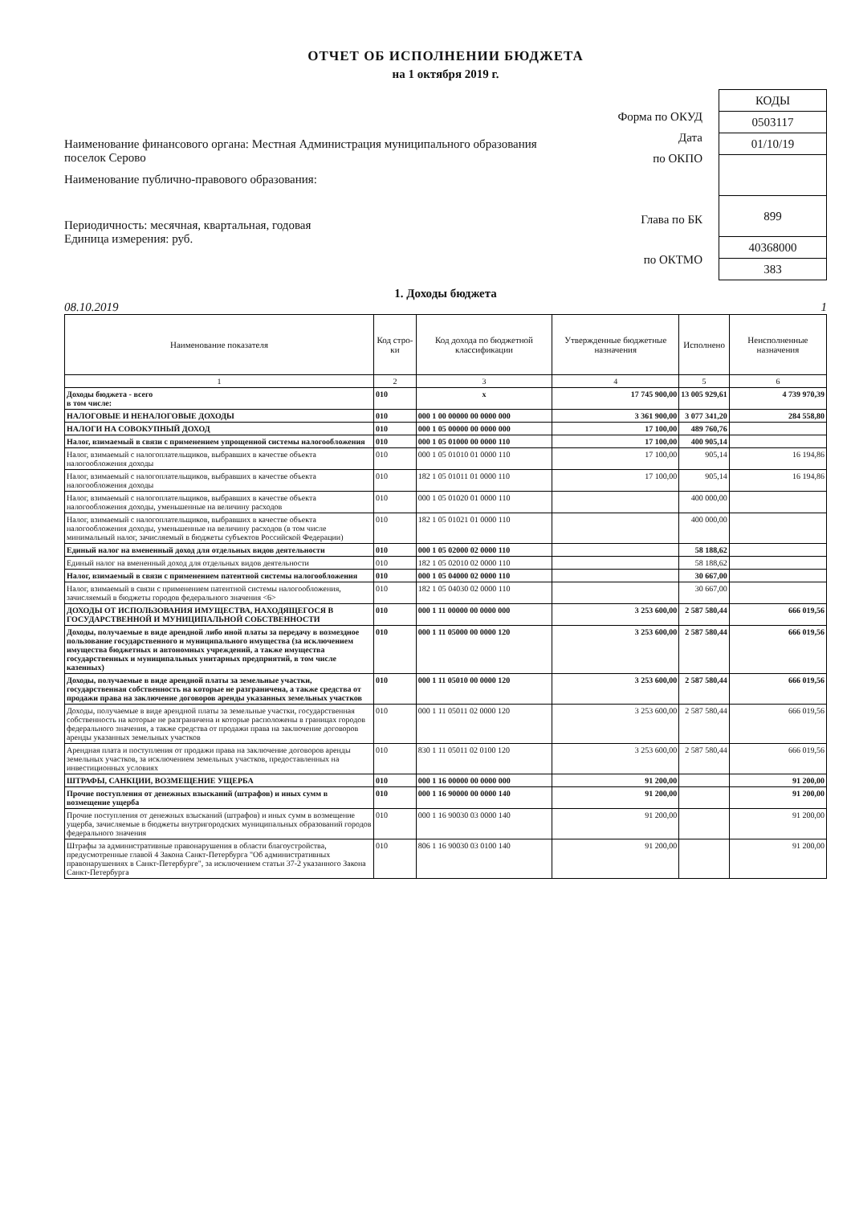ОТЧЕТ ОБ ИСПОЛНЕНИИ БЮДЖЕТА
на 1 октября 2019 г.
Наименование финансового органа: Местная Администрация муниципального образования поселок Серово
Наименование публично-правового образования:
Периодичность: месячная, квартальная, годовая
Единица измерения: руб.
Форма по ОКУД
Дата
по ОКПО
Глава по БК
по ОКТМО
| КОДЫ |
| 0503117 |
| 01/10/19 |
| 899 |
| 40368000 |
| 383 |
1. Доходы бюджета
08.10.2019 1
| Наименование показателя | Код стро-ки | Код дохода по бюджетной классификации | Утвержденные бюджетные назначения | Исполнено | Неисполненные назначения |
| --- | --- | --- | --- | --- | --- |
| 1 | 2 | 3 | 4 | 5 | 6 |
| Доходы бюджета - всего в том числе: | 010 | x | 17 745 900,00 | 13 005 929,61 | 4 739 970,39 |
| НАЛОГОВЫЕ И НЕНАЛОГОВЫЕ ДОХОДЫ | 010 | 000 1 00 00000 00 0000 000 | 3 361 900,00 | 3 077 341,20 | 284 558,80 |
| НАЛОГИ НА СОВОКУПНЫЙ ДОХОД | 010 | 000 1 05 00000 00 0000 000 | 17 100,00 | 489 760,76 | |
| Налог, взимаемый в связи с применением упрощенной системы налогообложения | 010 | 000 1 05 01000 00 0000 110 | 17 100,00 | 400 905,14 | |
| Налог, взимаемый с налогоплательщиков, выбравших в качестве объекта налогообложения доходы | 010 | 000 1 05 01010 01 0000 110 | 17 100,00 | 905,14 | 16 194,86 |
| Налог, взимаемый с налогоплательщиков, выбравших в качестве объекта налогообложения доходы | 010 | 182 1 05 01011 01 0000 110 | 17 100,00 | 905,14 | 16 194,86 |
| Налог, взимаемый с налогоплательщиков, выбравших в качестве объекта налогообложения доходы, уменьшенные на величину расходов | 010 | 000 1 05 01020 01 0000 110 | | 400 000,00 | |
| Налог, взимаемый с налогоплательщиков, выбравших в качестве объекта налогообложения доходы, уменьшенные на величину расходов (в том числе минимальный налог, зачисляемый в бюджеты субъектов Российской Федерации) | 010 | 182 1 05 01021 01 0000 110 | | 400 000,00 | |
| Единый налог на вмененный доход для отдельных видов деятельности | 010 | 000 1 05 02000 02 0000 110 | | 58 188,62 | |
| Единый налог на вмененный доход для отдельных видов деятельности | 010 | 182 1 05 02010 02 0000 110 | | 58 188,62 | |
| Налог, взимаемый в связи с применением патентной системы налогообложения | 010 | 000 1 05 04000 02 0000 110 | | 30 667,00 | |
| Налог, взимаемый в связи с применением патентной системы налогообложения, зачисляемый в бюджеты городов федерального значения <6> | 010 | 182 1 05 04030 02 0000 110 | | 30 667,00 | |
| ДОХОДЫ ОТ ИСПОЛЬЗОВАНИЯ ИМУЩЕСТВА, НАХОДЯЩЕГОСЯ В ГОСУДАРСТВЕННОЙ И МУНИЦИПАЛЬНОЙ СОБСТВЕННОСТИ | 010 | 000 1 11 00000 00 0000 000 | 3 253 600,00 | 2 587 580,44 | 666 019,56 |
| Доходы, получаемые в виде арендной либо иной платы за передачу в возмездное пользование государственного и муниципального имущества (за исключением имущества бюджетных и автономных учреждений, а также имущества государственных и муниципальных унитарных предприятий, в том числе казенных) | 010 | 000 1 11 05000 00 0000 120 | 3 253 600,00 | 2 587 580,44 | 666 019,56 |
| Доходы, получаемые в виде арендной платы за земельные участки, государственная собственность на которые не разграничена, а также средства от продажи права на заключение договоров аренды указанных земельных участков | 010 | 000 1 11 05010 00 0000 120 | 3 253 600,00 | 2 587 580,44 | 666 019,56 |
| Доходы, получаемые в виде арендной платы за земельные участки, государственная собственность на которые не разграничена и которые расположены в границах городов федерального значения, а также средства от продажи права на заключение договоров аренды указанных земельных участков | 010 | 000 1 11 05011 02 0000 120 | 3 253 600,00 | 2 587 580,44 | 666 019,56 |
| Арендная плата и поступления от продажи права на заключение договоров аренды земельных участков, за исключением земельных участков, предоставленных на инвестиционных условиях | 010 | 830 1 11 05011 02 0100 120 | 3 253 600,00 | 2 587 580,44 | 666 019,56 |
| ШТРАФЫ, САНКЦИИ, ВОЗМЕЩЕНИЕ УЩЕРБА | 010 | 000 1 16 00000 00 0000 000 | 91 200,00 | | 91 200,00 |
| Прочие поступления от денежных взысканий (штрафов) и иных сумм в возмещение ущерба | 010 | 000 1 16 90000 00 0000 140 | 91 200,00 | | 91 200,00 |
| Прочие поступления от денежных взысканий (штрафов) и иных сумм в возмещение ущерба, зачисляемые в бюджеты внутригородских муниципальных образований городов федерального значения | 010 | 000 1 16 90030 03 0000 140 | 91 200,00 | | 91 200,00 |
| Штрафы за административные правонарушения в области благоустройства, предусмотренные главой 4 Закона Санкт-Петербурга "Об административных правонарушениях в Санкт-Петербурге", за исключением статьи 37-2 указанного Закона Санкт-Петербурга | 010 | 806 1 16 90030 03 0100 140 | 91 200,00 | | 91 200,00 |